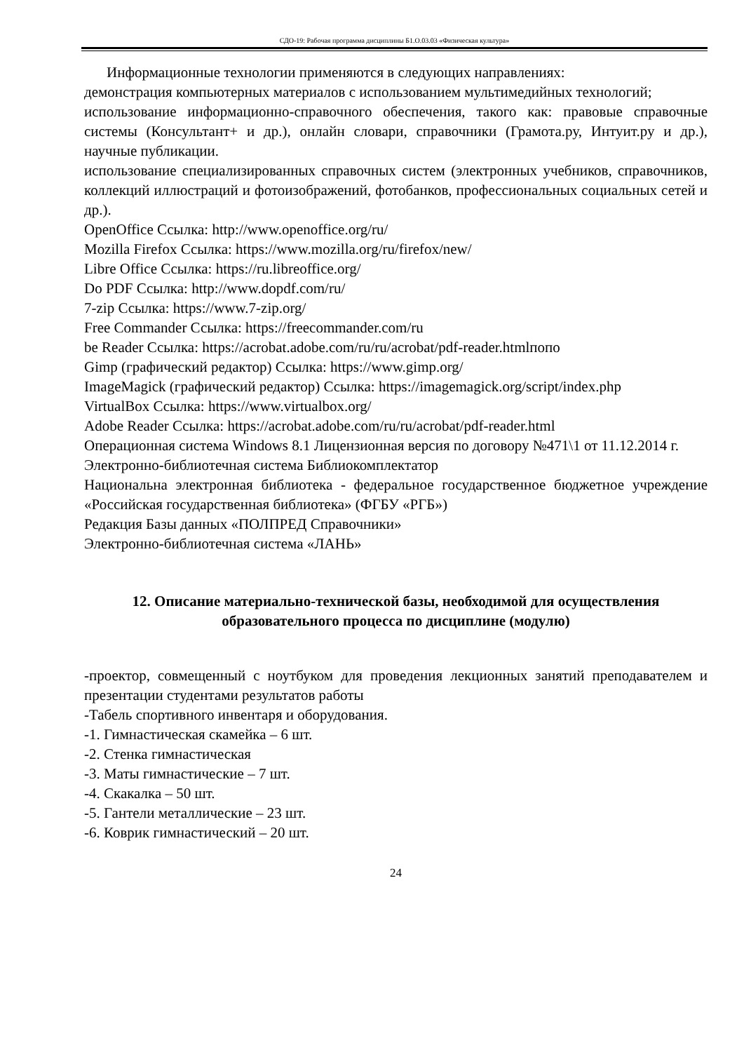СДО-19: Рабочая программа дисциплины Б1.О.03.03 «Физическая культура»
Информационные технологии применяются в следующих направлениях:
демонстрация компьютерных материалов с использованием мультимедийных технологий;
использование информационно-справочного обеспечения, такого как: правовые справочные системы (Консультант+ и др.), онлайн словари, справочники (Грамота.ру, Интуит.ру и др.), научные публикации.
использование специализированных справочных систем (электронных учебников, справочников, коллекций иллюстраций и фотоизображений, фотобанков, профессиональных социальных сетей и др.).
OpenOffice Ссылка: http://www.openoffice.org/ru/
Mozilla Firefox Ссылка: https://www.mozilla.org/ru/firefox/new/
Libre Office Ссылка: https://ru.libreoffice.org/
Do PDF Ссылка: http://www.dopdf.com/ru/
7-zip Ссылка: https://www.7-zip.org/
Free Commander Ссылка: https://freecommander.com/ru
be Reader Ссылка: https://acrobat.adobe.com/ru/ru/acrobat/pdf-reader.htmlпопо
Gimp (графический редактор) Ссылка: https://www.gimp.org/
ImageMagick (графический редактор) Ссылка: https://imagemagick.org/script/index.php
VirtualBox Ссылка: https://www.virtualbox.org/
Adobe Reader Ссылка: https://acrobat.adobe.com/ru/ru/acrobat/pdf-reader.html
Операционная система Windows 8.1 Лицензионная версия по договору №471\1 от 11.12.2014 г.
Электронно-библиотечная система Библиокомплектатор
Национальна электронная библиотека - федеральное государственное бюджетное учреждение «Российская государственная библиотека» (ФГБУ «РГБ»)
Редакция Базы данных «ПОЛПРЕД Справочники»
Электронно-библиотечная система «ЛАНЬ»
12. Описание материально-технической базы, необходимой для осуществления образовательного процесса по дисциплине (модулю)
-проектор, совмещенный с ноутбуком для проведения лекционных занятий преподавателем и презентации студентами результатов работы
-Табель спортивного инвентаря и оборудования.
-1. Гимнастическая скамейка – 6 шт.
-2. Стенка гимнастическая
-3. Маты гимнастические – 7 шт.
-4. Скакалка – 50 шт.
-5. Гантели металлические – 23 шт.
-6. Коврик гимнастический – 20 шт.
24